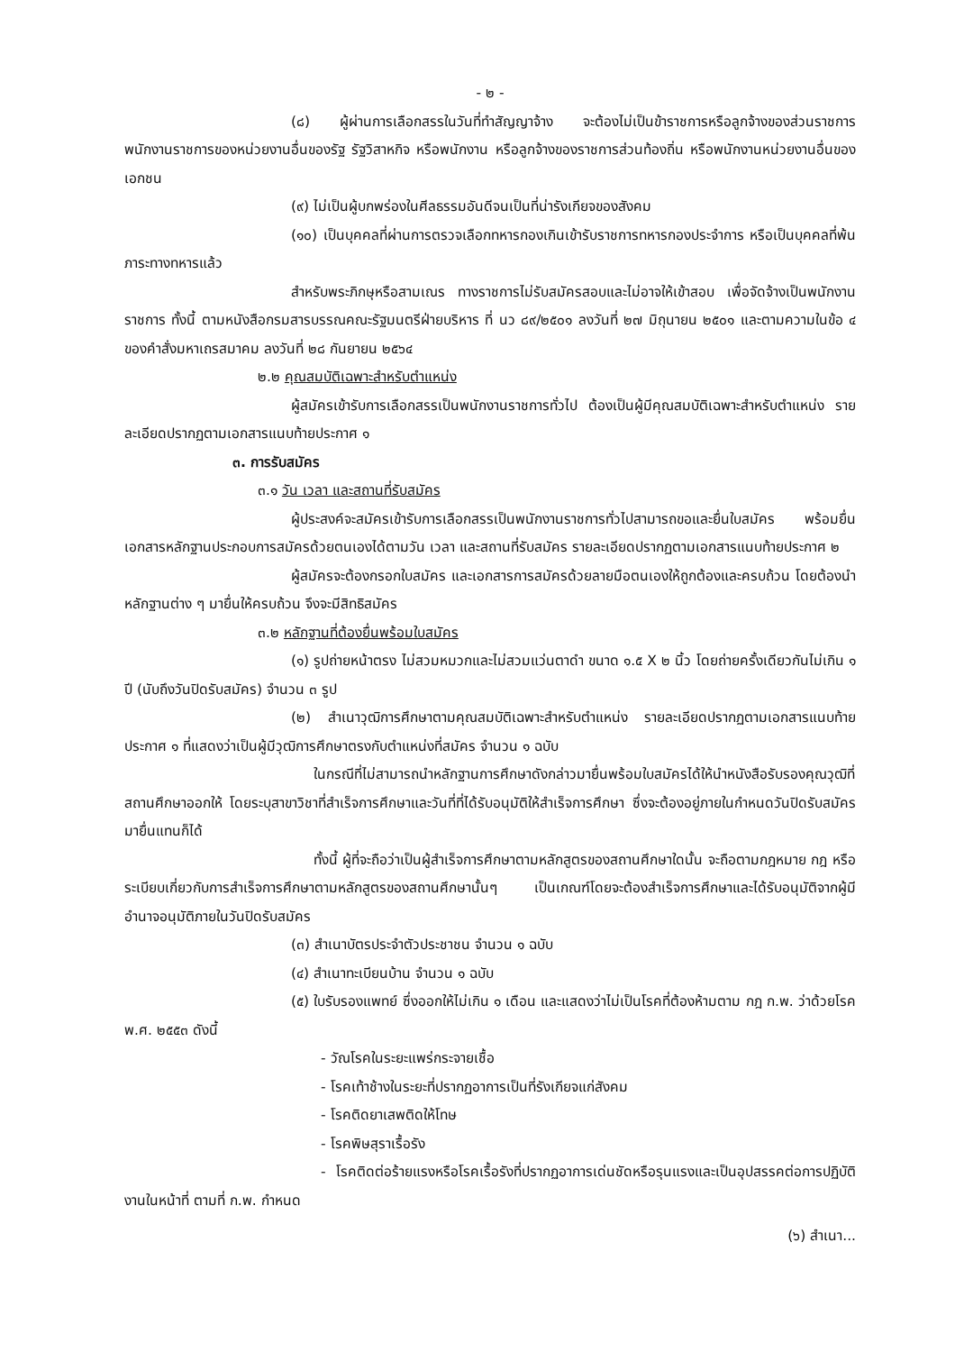- ๒ -
(๘) ผู้ผ่านการเลือกสรรในวันที่ทำสัญญาจ้าง จะต้องไม่เป็นข้าราชการหรือลูกจ้างของส่วนราชการ พนักงานราชการของหน่วยงานอื่นของรัฐ รัฐวิสาหกิจ หรือพนักงาน หรือลูกจ้างของราชการส่วนท้องถิ่น หรือพนักงานหน่วยงานอื่นของเอกชน
(๙) ไม่เป็นผู้บกพร่องในศีลธรรมอันดีจนเป็นที่น่ารังเกียจของสังคม
(๑๐) เป็นบุคคลที่ผ่านการตรวจเลือกทหารกองเกินเข้ารับราชการทหารกองประจำการ หรือเป็นบุคคลที่พ้นภาระทางทหารแล้ว
สำหรับพระภิกษุหรือสามเณร ทางราชการไม่รับสมัครสอบและไม่อาจให้เข้าสอบ เพื่อจัดจ้างเป็นพนักงานราชการ ทั้งนี้ ตามหนังสือกรมสารบรรณคณะรัฐมนตรีฝ่ายบริหาร ที่ นว ๘๙/๒๕๐๑ ลงวันที่ ๒๗ มิถุนายน ๒๕๐๑ และตามความในข้อ ๔ ของคำสั่งมหาเถรสมาคม ลงวันที่ ๒๘ กันยายน ๒๕๖๔
๒.๒ คุณสมบัติเฉพาะสำหรับตำแหน่ง
ผู้สมัครเข้ารับการเลือกสรรเป็นพนักงานราชการทั่วไป ต้องเป็นผู้มีคุณสมบัติเฉพาะสำหรับตำแหน่ง รายละเอียดปรากฏตามเอกสารแนบท้ายประกาศ ๑
๓. การรับสมัคร
๓.๑ วัน เวลา และสถานที่รับสมัคร
ผู้ประสงค์จะสมัครเข้ารับการเลือกสรรเป็นพนักงานราชการทั่วไปสามารถขอและยื่นใบสมัคร พร้อมยื่นเอกสารหลักฐานประกอบการสมัครด้วยตนเองได้ตามวัน เวลา และสถานที่รับสมัคร รายละเอียดปรากฏตามเอกสารแนบท้ายประกาศ ๒
ผู้สมัครจะต้องกรอกใบสมัคร และเอกสารการสมัครด้วยลายมือตนเองให้ถูกต้องและครบถ้วน โดยต้องนำหลักฐานต่าง ๆ มายื่นให้ครบถ้วน จึงจะมีสิทธิสมัคร
๓.๒ หลักฐานที่ต้องยื่นพร้อมใบสมัคร
(๑) รูปถ่ายหน้าตรง ไม่สวมหมวกและไม่สวมแว่นตาดำ ขนาด ๑.๕ X ๒ นิ้ว โดยถ่ายครั้งเดียวกันไม่เกิน ๑ ปี (นับถึงวันปิดรับสมัคร) จำนวน ๓ รูป
(๒) สำเนาวุฒิการศึกษาตามคุณสมบัติเฉพาะสำหรับตำแหน่ง รายละเอียดปรากฏตามเอกสารแนบท้ายประกาศ ๑ ที่แสดงว่าเป็นผู้มีวุฒิการศึกษาตรงกับตำแหน่งที่สมัคร จำนวน ๑ ฉบับ
ในกรณีที่ไม่สามารถนำหลักฐานการศึกษาดังกล่าวมายื่นพร้อมใบสมัครได้ให้นำหนังสือรับรองคุณวุฒิที่สถานศึกษาออกให้ โดยระบุสาขาวิชาที่สำเร็จการศึกษาและวันที่ที่ได้รับอนุมัติให้สำเร็จการศึกษา ซึ่งจะต้องอยู่ภายในกำหนดวันปิดรับสมัครมายื่นแทนก็ได้
ทั้งนี้ ผู้ที่จะถือว่าเป็นผู้สำเร็จการศึกษาตามหลักสูตรของสถานศึกษาใดนั้น จะถือตามกฎหมาย กฎ หรือระเบียบเกี่ยวกับการสำเร็จการศึกษาตามหลักสูตรของสถานศึกษานั้นๆ เป็นเกณฑ์โดยจะต้องสำเร็จการศึกษาและได้รับอนุมัติจากผู้มีอำนาจอนุมัติภายในวันปิดรับสมัคร
(๓) สำเนาบัตรประจำตัวประชาชน จำนวน ๑ ฉบับ
(๔) สำเนาทะเบียนบ้าน จำนวน ๑ ฉบับ
(๕) ใบรับรองแพทย์ ซึ่งออกให้ไม่เกิน ๑ เดือน และแสดงว่าไม่เป็นโรคที่ต้องห้ามตาม กฎ ก.พ. ว่าด้วยโรค พ.ศ. ๒๕๕๓ ดังนี้
- วัณโรคในระยะแพร่กระจายเชื้อ
- โรคเท้าช้างในระยะที่ปรากฏอาการเป็นที่รังเกียจแก่สังคม
- โรคติดยาเสพติดให้โทษ
- โรคพิษสุราเรื้อรัง
- โรคติดต่อร้ายแรงหรือโรคเรื้อรังที่ปรากฏอาการเด่นชัดหรือรุนแรงและเป็นอุปสรรคต่อการปฏิบัติงานในหน้าที่ ตามที่ ก.พ. กำหนด
(๖) สำเนา...